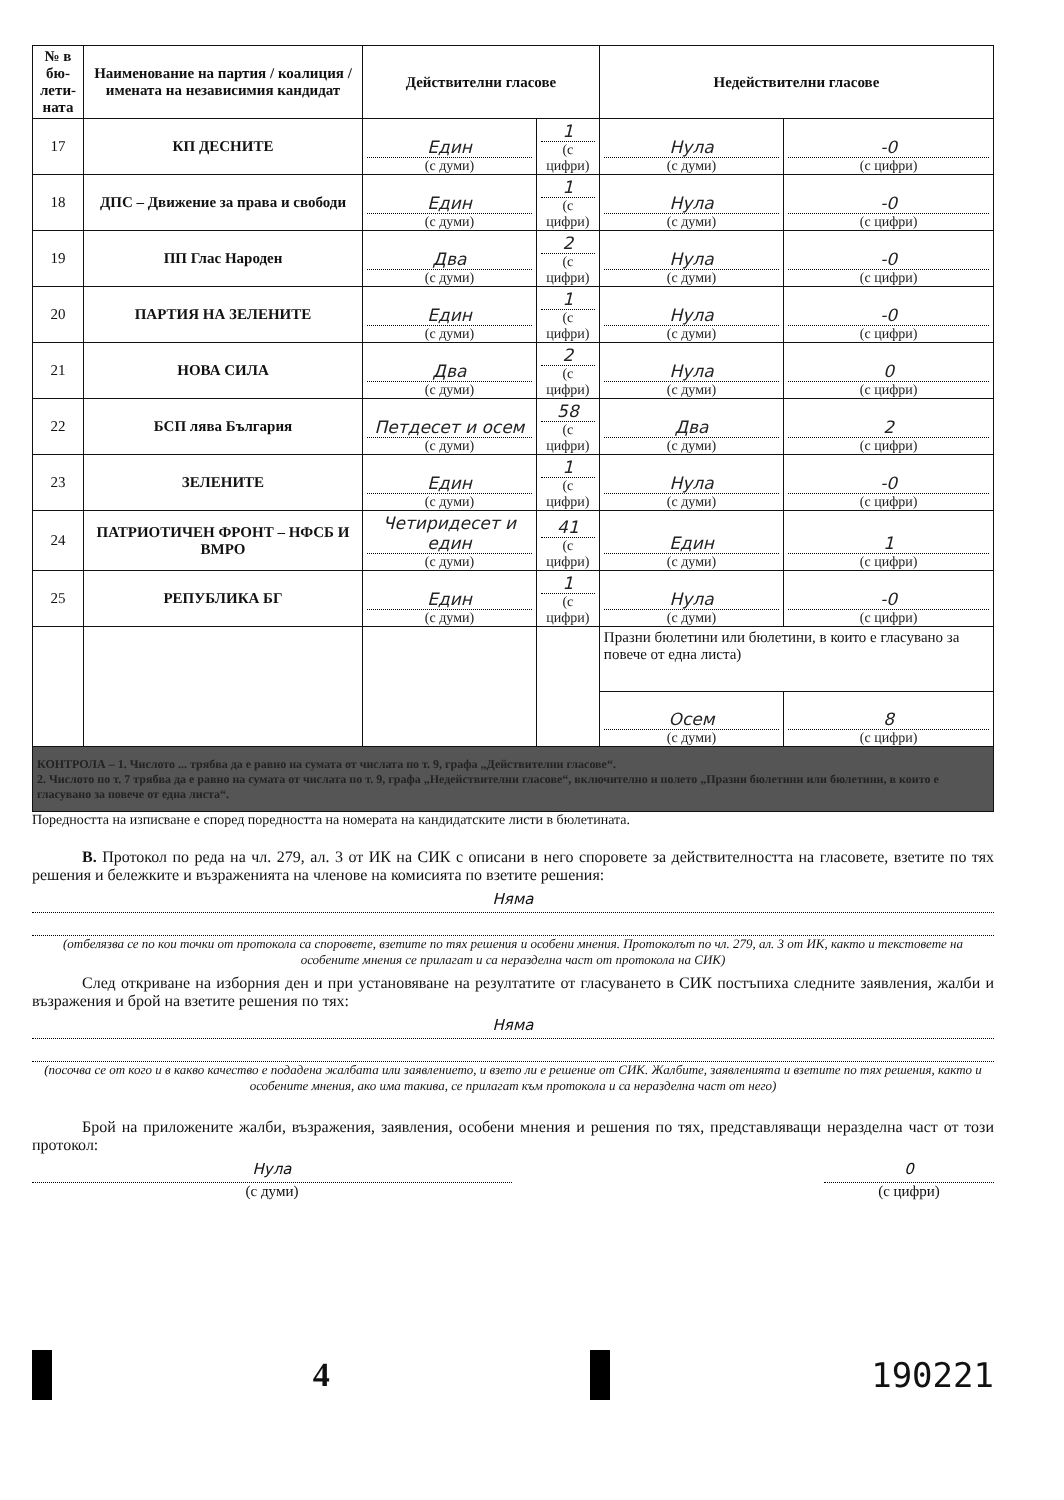| № в бю-лети-ната | Наименование на партия / коалиция / имената на независимия кандидат | Действителни гласове | | Недействителни гласове | |
| --- | --- | --- | --- | --- | --- |
| 17 | КП ДЕСНИТЕ | Един (с думи) | 1 (с цифри) | Нула (с думи) | -0 (с цифри) |
| 18 | ДПС – Движение за права и свободи | Един (с думи) | 1 (с цифри) | Нула (с думи) | -0 (с цифри) |
| 19 | ПП Глас Народен | Два (с думи) | 2 (с цифри) | Нула (с думи) | -0 (с цифри) |
| 20 | ПАРТИЯ НА ЗЕЛЕНИТЕ | Един (с думи) | 1 (с цифри) | Нула (с думи) | -0 (с цифри) |
| 21 | НОВА СИЛА | Два (с думи) | 2 (с цифри) | Нула (с думи) | 0 (с цифри) |
| 22 | БСП лява България | Петдесет и осем (с думи) | 58 (с цифри) | Два (с думи) | 2 (с цифри) |
| 23 | ЗЕЛЕНИТЕ | Един (с думи) | 1 (с цифри) | Нула (с думи) | -0 (с цифри) |
| 24 | ПАТРИОТИЧЕН ФРОНТ – НФСБ И ВМРО | Четиридесет и един (с думи) | 41 (с цифри) | Един (с думи) | 1 (с цифри) |
| 25 | РЕПУБЛИКА БГ | Един (с думи) | 1 (с цифри) | Нула (с думи) | -0 (с цифри) |
| | | | | Празни бюлетини или бюлетини, в които е гласувано за повече от една листа) | |
| | | | | Осем (с думи) | 8 (с цифри) |
| КОНТРОЛА – 1. Числото ... трябва да е равно на сумата от числата по т. 9, графа „Действителни гласове“. 2. Числото по т. 7 трябва да е равно на сумата от числата по т. 9, графа „Недействителни гласове“, включително и полето „Празни бюлетини или бюлетини, в които е гласувано за повече от една листа“. | | | | | |
Поредността на изписване е според поредността на номерата на кандидатските листи в бюлетината.
В. Протокол по реда на чл. 279, ал. 3 от ИК на СИК с описани в него споровете за действителността на гласовете, взетите по тях решения и бележките и възраженията на членове на комисията по взетите решения:
Няма
(отбелязва се по кои точки от протокола са споровете, взетите по тях решения и особени мнения. Протоколът по чл. 279, ал. 3 от ИК, както и текстовете на особените мнения се прилагат и са неразделна част от протокола на СИК)
След откриване на изборния ден и при установяване на резултатите от гласуването в СИК постъпиха следните заявления, жалби и възражения и брой на взетите решения по тях:
Няма
(посочва се от кого и в какво качество е подадена жалбата или заявлението, и взето ли е решение от СИК. Жалбите, заявленията и взетите по тях решения, както и особените мнения, ако има такива, се прилагат към протокола и са неразделна част от него)
Брой на приложените жалби, възражения, заявления, особени мнения и решения по тях, представляващи неразделна част от този протокол:
Нула
(с думи)
0
(с цифри)
4 190221